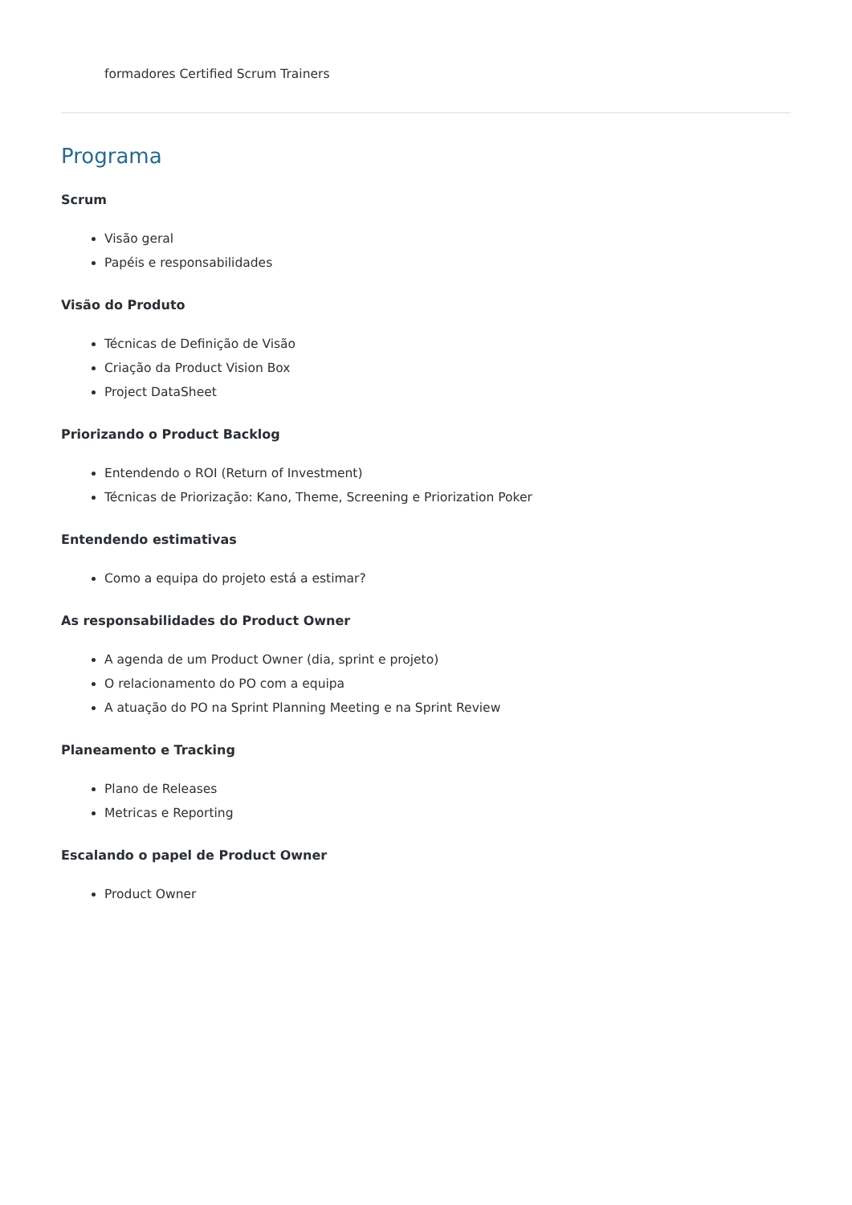formadores Certified Scrum Trainers
Programa
Scrum
Visão geral
Papéis e responsabilidades
Visão do Produto
Técnicas de Definição de Visão
Criação da Product Vision Box
Project DataSheet
Priorizando o Product Backlog
Entendendo o ROI (Return of Investment)
Técnicas de Priorização: Kano, Theme, Screening e Priorization Poker
Entendendo estimativas
Como a equipa do projeto está a estimar?
As responsabilidades do Product Owner
A agenda de um Product Owner (dia, sprint e projeto)
O relacionamento do PO com a equipa
A atuação do PO na Sprint Planning Meeting e na Sprint Review
Planeamento e Tracking
Plano de Releases
Metricas e Reporting
Escalando o papel de Product Owner
Product Owner